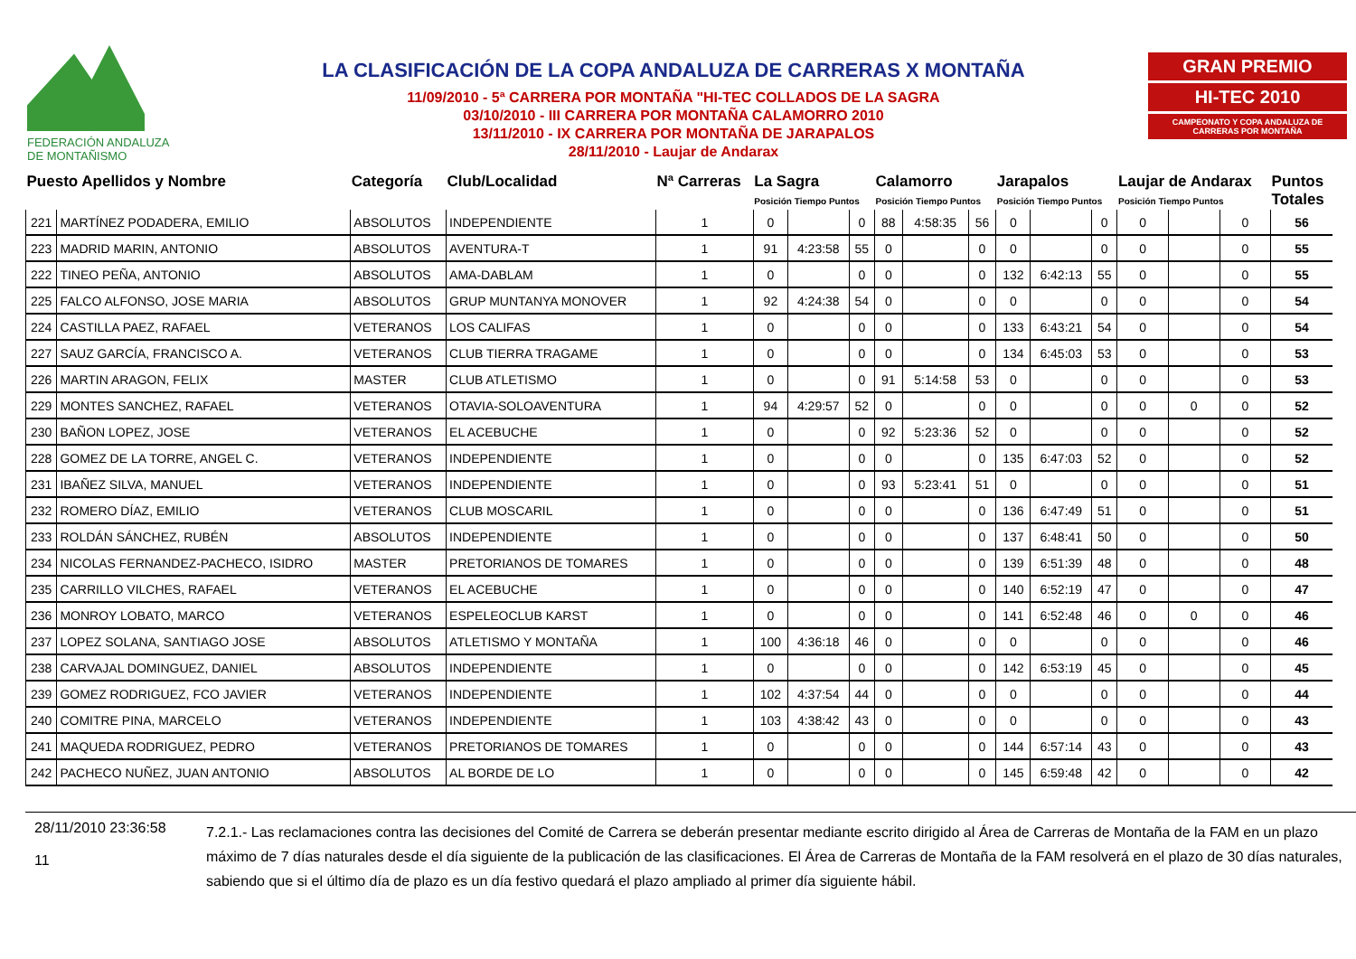FEDERACIÓN ANDALUZA
DE MONTAÑISMO
LA CLASIFICACIÓN DE LA COPA ANDALUZA DE CARRERAS X MONTAÑA
11/09/2010 - 5ª CARRERA POR MONTAÑA "HI-TEC COLLADOS DE LA SAGRA
03/10/2010 - III CARRERA POR MONTAÑA CALAMORRO 2010
13/11/2010 - IX CARRERA POR MONTAÑA DE JARAPALOS
28/11/2010 - Laujar de Andarax
GRAN PREMIO
HI-TEC 2010
CAMPEONATO Y COPA ANDALUZA DE CARRERAS POR MONTAÑA
| Puesto Apellidos y Nombre | | Categoría | Club/Localidad | Nª Carreras | La Sagra Posición Tiempo Puntos | | | Calamorro Posición Tiempo Puntos | | | Jarapalos Posición Tiempo Puntos | | | Laujar de Andarax Posición Tiempo Puntos | | | Puntos Totales |
| --- | --- | --- | --- | --- | --- | --- | --- | --- | --- | --- | --- | --- | --- | --- | --- | --- | --- |
| 221 | MARTÍNEZ PODADERA, EMILIO | ABSOLUTOS | INDEPENDIENTE | 1 | 0 | | 0 | 88 | 4:58:35 | 56 | 0 | | 0 | 0 | | 0 | 56 |
| 223 | MADRID MARIN, ANTONIO | ABSOLUTOS | AVENTURA-T | 1 | 91 | 4:23:58 | 55 | 0 | | 0 | 0 | | 0 | 0 | | 0 | 55 |
| 222 | TINEO PEÑA, ANTONIO | ABSOLUTOS | AMA-DABLAM | 1 | 0 | | 0 | 0 | | 0 | 132 | 6:42:13 | 55 | 0 | | 0 | 55 |
| 225 | FALCO ALFONSO, JOSE MARIA | ABSOLUTOS | GRUP MUNTANYA MONOVER | 1 | 92 | 4:24:38 | 54 | 0 | | 0 | 0 | | 0 | 0 | | 0 | 54 |
| 224 | CASTILLA PAEZ, RAFAEL | VETERANOS | LOS CALIFAS | 1 | 0 | | 0 | 0 | | 0 | 133 | 6:43:21 | 54 | 0 | | 0 | 54 |
| 227 | SAUZ GARCÍA, FRANCISCO A. | VETERANOS | CLUB TIERRA TRAGAME | 1 | 0 | | 0 | 0 | | 0 | 134 | 6:45:03 | 53 | 0 | | 0 | 53 |
| 226 | MARTIN ARAGON, FELIX | MASTER | CLUB ATLETISMO | 1 | 0 | | 0 | 91 | 5:14:58 | 53 | 0 | | 0 | 0 | | 0 | 53 |
| 229 | MONTES SANCHEZ, RAFAEL | VETERANOS | OTAVIA-SOLOAVENTURA | 1 | 94 | 4:29:57 | 52 | 0 | | 0 | 0 | | 0 | 0 | 0 | 0 | 52 |
| 230 | BAÑON LOPEZ, JOSE | VETERANOS | EL ACEBUCHE | 1 | 0 | | 0 | 92 | 5:23:36 | 52 | 0 | | 0 | 0 | | 0 | 52 |
| 228 | GOMEZ DE LA TORRE, ANGEL C. | VETERANOS | INDEPENDIENTE | 1 | 0 | | 0 | 0 | | 0 | 135 | 6:47:03 | 52 | 0 | | 0 | 52 |
| 231 | IBAÑEZ SILVA, MANUEL | VETERANOS | INDEPENDIENTE | 1 | 0 | | 0 | 93 | 5:23:41 | 51 | 0 | | 0 | 0 | | 0 | 51 |
| 232 | ROMERO DÍAZ, EMILIO | VETERANOS | CLUB MOSCARIL | 1 | 0 | | 0 | 0 | | 0 | 136 | 6:47:49 | 51 | 0 | | 0 | 51 |
| 233 | ROLDÁN SÁNCHEZ, RUBÉN | ABSOLUTOS | INDEPENDIENTE | 1 | 0 | | 0 | 0 | | 0 | 137 | 6:48:41 | 50 | 0 | | 0 | 50 |
| 234 | NICOLAS FERNANDEZ-PACHECO, ISIDRO | MASTER | PRETORIANOS DE TOMARES | 1 | 0 | | 0 | 0 | | 0 | 139 | 6:51:39 | 48 | 0 | | 0 | 48 |
| 235 | CARRILLO VILCHES, RAFAEL | VETERANOS | EL ACEBUCHE | 1 | 0 | | 0 | 0 | | 0 | 140 | 6:52:19 | 47 | 0 | | 0 | 47 |
| 236 | MONROY LOBATO, MARCO | VETERANOS | ESPELEOCLUB KARST | 1 | 0 | | 0 | 0 | | 0 | 141 | 6:52:48 | 46 | 0 | 0 | 0 | 46 |
| 237 | LOPEZ SOLANA, SANTIAGO JOSE | ABSOLUTOS | ATLETISMO Y MONTAÑA | 1 | 100 | 4:36:18 | 46 | 0 | | 0 | 0 | | 0 | 0 | | 0 | 46 |
| 238 | CARVAJAL DOMINGUEZ, DANIEL | ABSOLUTOS | INDEPENDIENTE | 1 | 0 | | 0 | 0 | | 0 | 142 | 6:53:19 | 45 | 0 | | 0 | 45 |
| 239 | GOMEZ RODRIGUEZ, FCO JAVIER | VETERANOS | INDEPENDIENTE | 1 | 102 | 4:37:54 | 44 | 0 | | 0 | 0 | | 0 | 0 | | 0 | 44 |
| 240 | COMITRE PINA, MARCELO | VETERANOS | INDEPENDIENTE | 1 | 103 | 4:38:42 | 43 | 0 | | 0 | 0 | | 0 | 0 | | 0 | 43 |
| 241 | MAQUEDA RODRIGUEZ, PEDRO | VETERANOS | PRETORIANOS DE TOMARES | 1 | 0 | | 0 | 0 | | 0 | 144 | 6:57:14 | 43 | 0 | | 0 | 43 |
| 242 | PACHECO NUÑEZ, JUAN ANTONIO | ABSOLUTOS | AL BORDE DE LO | 1 | 0 | | 0 | 0 | | 0 | 145 | 6:59:48 | 42 | 0 | | 0 | 42 |
28/11/2010 23:36:58
11
7.2.1.- Las reclamaciones contra las decisiones del Comité de Carrera se deberán presentar mediante escrito dirigido al Área de Carreras de Montaña de la FAM en un plazo máximo de 7 días naturales desde el día siguiente de la publicación de las clasificaciones. El Área de Carreras de Montaña de la FAM resolverá en el plazo de 30 días naturales, sabiendo que si el último día de plazo es un día festivo quedará el plazo ampliado al primer día siguiente hábil.